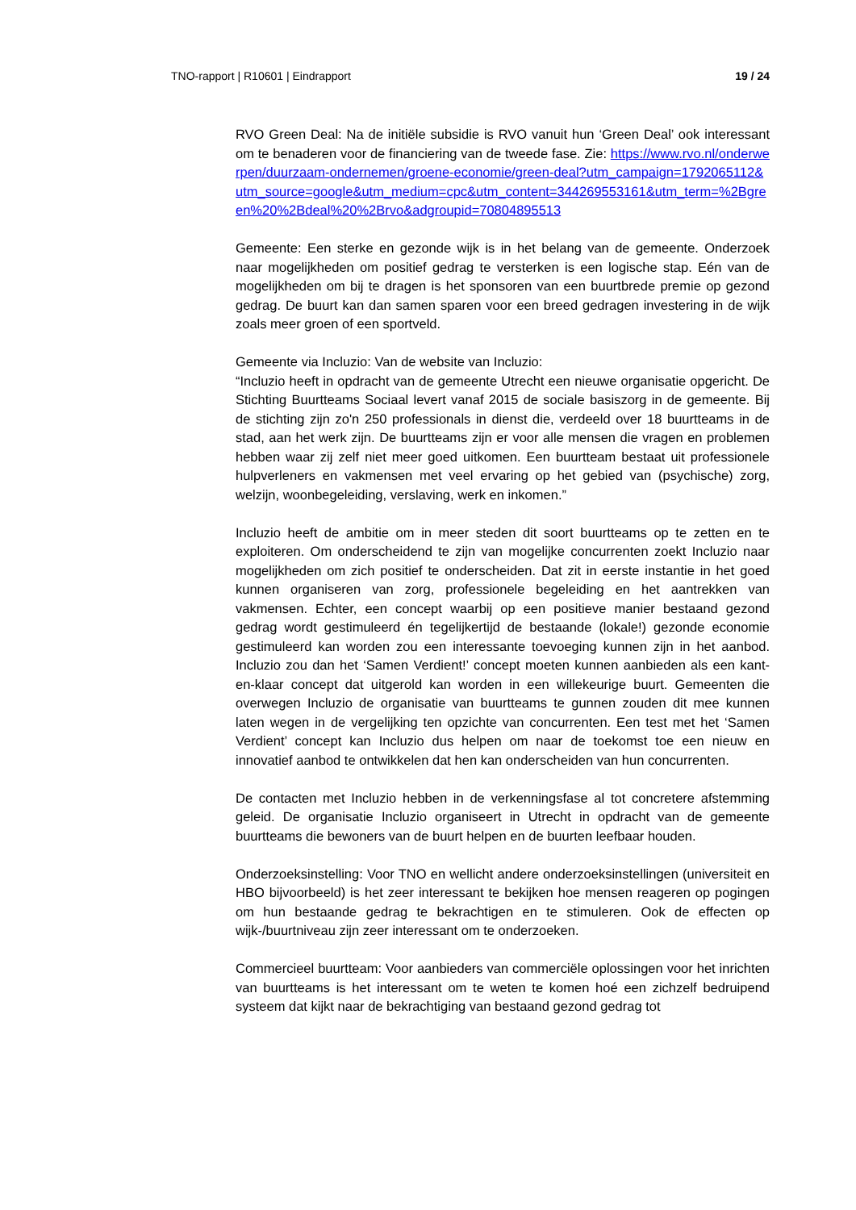TNO-rapport | R10601 | Eindrapport 19 / 24
RVO Green Deal: Na de initiële subsidie is RVO vanuit hun ‘Green Deal’ ook interessant om te benaderen voor de financiering van de tweede fase. Zie: https://www.rvo.nl/onderwerpen/duurzaam-ondernemen/groene-economie/green-deal?utm_campaign=1792065112&utm_source=google&utm_medium=cpc&utm_content=344269553161&utm_term=%2Bgreen%20%2Bdeal%20%2Brvo&adgroupid=70804895513
Gemeente: Een sterke en gezonde wijk is in het belang van de gemeente. Onderzoek naar mogelijkheden om positief gedrag te versterken is een logische stap. Eén van de mogelijkheden om bij te dragen is het sponsoren van een buurtbrede premie op gezond gedrag. De buurt kan dan samen sparen voor een breed gedragen investering in de wijk zoals meer groen of een sportveld.
Gemeente via Incluzio: Van de website van Incluzio:
“Incluzio heeft in opdracht van de gemeente Utrecht een nieuwe organisatie opgericht. De Stichting Buurtteams Sociaal levert vanaf 2015 de sociale basiszorg in de gemeente. Bij de stichting zijn zo'n 250 professionals in dienst die, verdeeld over 18 buurtteams in de stad, aan het werk zijn. De buurtteams zijn er voor alle mensen die vragen en problemen hebben waar zij zelf niet meer goed uitkomen. Een buurtteam bestaat uit professionele hulpverleners en vakmensen met veel ervaring op het gebied van (psychische) zorg, welzijn, woonbegeleiding, verslaving, werk en inkomen.”
Incluzio heeft de ambitie om in meer steden dit soort buurtteams op te zetten en te exploiteren. Om onderscheidend te zijn van mogelijke concurrenten zoekt Incluzio naar mogelijkheden om zich positief te onderscheiden. Dat zit in eerste instantie in het goed kunnen organiseren van zorg, professionele begeleiding en het aantrekken van vakmensen. Echter, een concept waarbij op een positieve manier bestaand gezond gedrag wordt gestimuleerd én tegelijkertijd de bestaande (lokale!) gezonde economie gestimuleerd kan worden zou een interessante toevoeging kunnen zijn in het aanbod. Incluzio zou dan het ‘Samen Verdient!’ concept moeten kunnen aanbieden als een kant-en-klaar concept dat uitgerold kan worden in een willekeurige buurt. Gemeenten die overwegen Incluzio de organisatie van buurtteams te gunnen zouden dit mee kunnen laten wegen in de vergelijking ten opzichte van concurrenten. Een test met het ‘Samen Verdient’ concept kan Incluzio dus helpen om naar de toekomst toe een nieuw en innovatief aanbod te ontwikkelen dat hen kan onderscheiden van hun concurrenten.
De contacten met Incluzio hebben in de verkenningsfase al tot concretere afstemming geleid. De organisatie Incluzio organiseert in Utrecht in opdracht van de gemeente buurtteams die bewoners van de buurt helpen en de buurten leefbaar houden.
Onderzoeksinstelling: Voor TNO en wellicht andere onderzoeksinstellingen (universiteit en HBO bijvoorbeeld) is het zeer interessant te bekijken hoe mensen reageren op pogingen om hun bestaande gedrag te bekrachtigen en te stimuleren. Ook de effecten op wijk-/buurtniveau zijn zeer interessant om te onderzoeken.
Commercieel buurtteam: Voor aanbieders van commerciële oplossingen voor het inrichten van buurtteams is het interessant om te weten te komen hoé een zichzelf bedruipend systeem dat kijkt naar de bekrachtiging van bestaand gezond gedrag tot